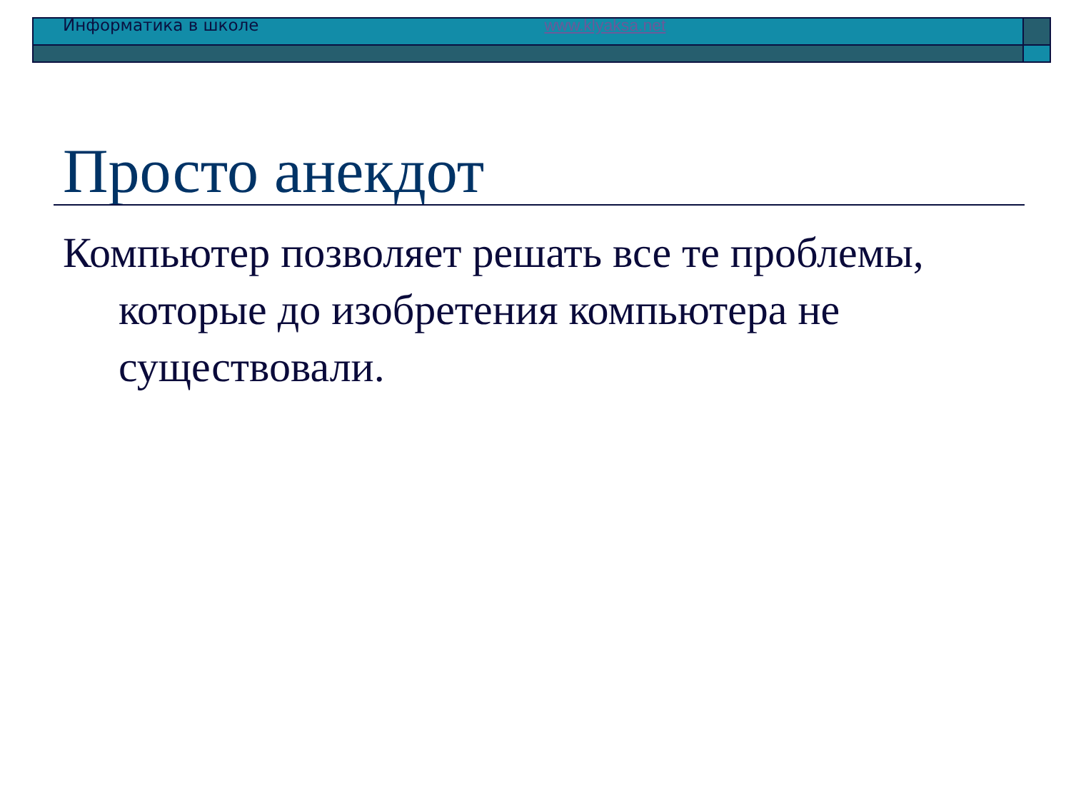Информатика в школе www.klyaksa.net
Просто анекдот
Компьютер позволяет решать все те проблемы, которые до изобретения компьютера не существовали.